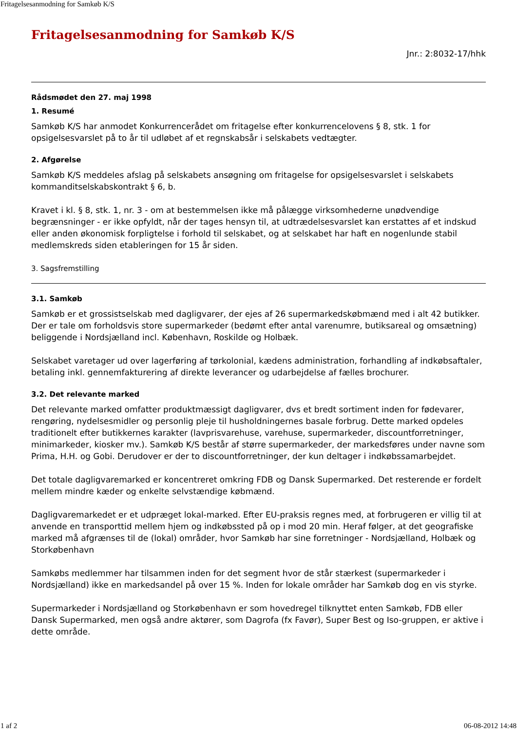Fritagelsesanmodning for Samkøb K/S
Fritagelsesanmodning for Samkøb K/S
Jnr.: 2:8032-17/hhk
Rådsmødet den 27. maj 1998
1. Resumé
Samkøb K/S har anmodet Konkurrencerådet om fritagelse efter konkurrencelovens § 8, stk. 1 for opsigelsesvarslet på to år til udløbet af et regnskabsår i selskabets vedtægter.
2. Afgørelse
Samkøb K/S meddeles afslag på selskabets ansøgning om fritagelse for opsigelsesvarslet i selskabets kommanditselskabskontrakt § 6, b.
Kravet i kl. § 8, stk. 1, nr. 3 - om at bestemmelsen ikke må pålægge virksomhederne unødvendige begrænsninger - er ikke opfyldt, når der tages hensyn til, at udtrædelsesvarslet kan erstattes af et indskud eller anden økonomisk forpligtelse i forhold til selskabet, og at selskabet har haft en nogenlunde stabil medlemskreds siden etableringen for 15 år siden.
3. Sagsfremstilling
3.1. Samkøb
Samkøb er et grossistselskab med dagligvarer, der ejes af 26 supermarkedskøbmænd med i alt 42 butikker. Der er tale om forholdsvis store supermarkeder (bedømt efter antal varenumre, butiksareal og omsætning) beliggende i Nordsjælland incl. København, Roskilde og Holbæk.
Selskabet varetager ud over lagerføring af tørkolonial, kædens administration, forhandling af indkøbsaftaler, betaling inkl. gennemfakturering af direkte leverancer og udarbejdelse af fælles brochurer.
3.2. Det relevante marked
Det relevante marked omfatter produktmæssigt dagligvarer, dvs et bredt sortiment inden for fødevarer, rengøring, nydelsesmidler og personlig pleje til husholdningernes basale forbrug. Dette marked opdeles traditionelt efter butikkernes karakter (lavprisvarehuse, varehuse, supermarkeder, discountforretninger, minimarkeder, kiosker mv.). Samkøb K/S består af større supermarkeder, der markedsføres under navne som Prima, H.H. og Gobi. Derudover er der to discountforretninger, der kun deltager i indkøbssamarbejdet.
Det totale dagligvaremarked er koncentreret omkring FDB og Dansk Supermarked. Det resterende er fordelt mellem mindre kæder og enkelte selvstændige købmænd.
Dagligvaremarkedet er et udpræget lokal-marked. Efter EU-praksis regnes med, at forbrugeren er villig til at anvende en transporttid mellem hjem og indkøbssted på op i mod 20 min. Heraf følger, at det geografiske marked må afgrænses til de (lokal) områder, hvor Samkøb har sine forretninger - Nordsjælland, Holbæk og Storkøbenhavn
Samkøbs medlemmer har tilsammen inden for det segment hvor de står stærkest (supermarkeder i Nordsjælland) ikke en markedsandel på over 15 %. Inden for lokale områder har Samkøb dog en vis styrke.
Supermarkeder i Nordsjælland og Storkøbenhavn er som hovedregel tilknyttet enten Samkøb, FDB eller Dansk Supermarked, men også andre aktører, som Dagrofa (fx Favør), Super Best og Iso-gruppen, er aktive i dette område.
1 af 2 06-08-2012 14:48